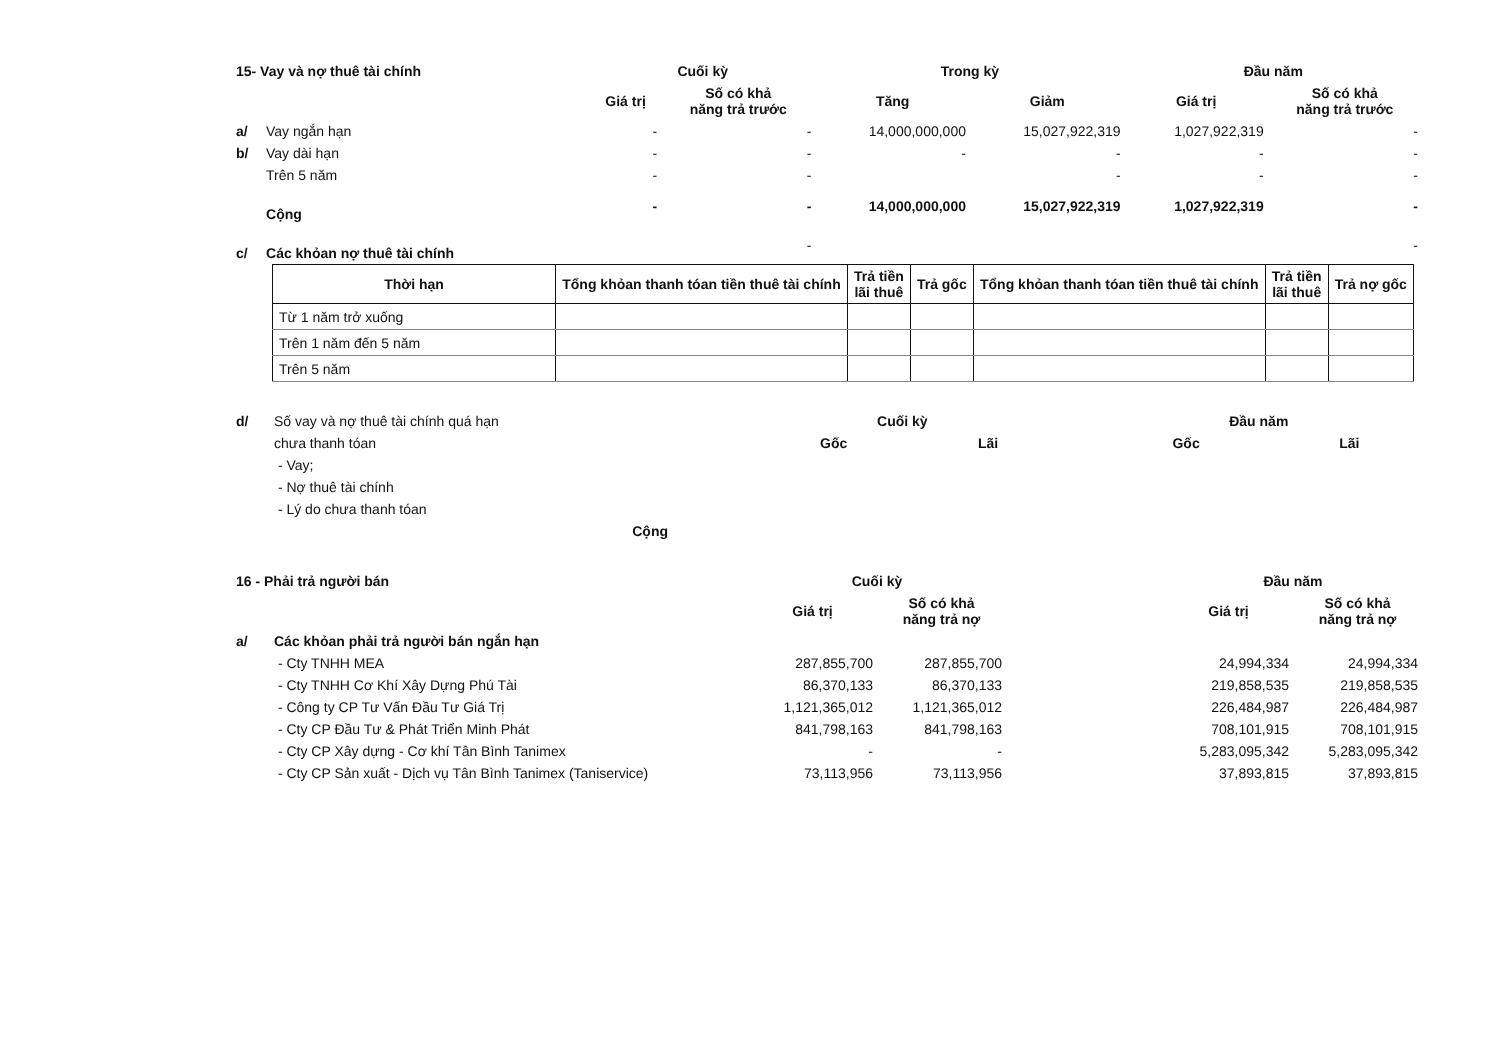| 15- Vay và nợ thuê tài chính | | Cuối kỳ | | Trong kỳ | | Đầu năm | |
| | | Giá trị | Số có khả năng trả trước | Tăng | Giảm | Giá trị | Số có khả năng trả trước |
| a/ | Vay ngắn hạn | - | - | 14,000,000,000 | 15,027,922,319 | 1,027,922,319 | - |
| b/ | Vay dài hạn | - | - | - | - | - | - |
| | Trên 5 năm | - | - | | - | - | - |
| | Cộng | - | - | 14,000,000,000 | 15,027,922,319 | 1,027,922,319 | - |
| c/ | Các khỏan nợ thuê tài chính | | - | | | | - |
| Thời hạn | Tổng khỏan thanh tóan tiền thuê tài chính | Trả tiền lãi thuê | Trả gốc | Tổng khỏan thanh tóan tiền thuê tài chính | Trả tiền lãi thuê | Trả nợ gốc |
| --- | --- | --- | --- | --- | --- | --- |
| Từ 1 năm trở xuống | | | | | | |
| Trên 1 năm đến 5 năm | | | | | | |
| Trên 5 năm | | | | | | |
| d/ | Số vay và nợ thuê tài chính quá hạn | Cuối kỳ | | | Đầu năm | |
| | chưa thanh tóan | Gốc | Lãi | | Gốc | Lãi |
| | - Vay; | | | | | |
| | - Nợ thuê tài chính | | | | | |
| | - Lý do chưa thanh tóan | | | | | |
| | Cộng | | | | | |
| 16 - Phải trả người bán | | Cuối kỳ | | | Đầu năm | |
| | | Giá trị | Số có khả năng trả nợ | | Giá trị | Số có khả năng trả nợ |
| a/ | Các khỏan phải trả người bán ngắn hạn | | | | | |
| | - Cty TNHH MEA | 287,855,700 | 287,855,700 | | 24,994,334 | 24,994,334 |
| | - Cty TNHH Cơ Khí Xây Dựng Phú Tài | 86,370,133 | 86,370,133 | | 219,858,535 | 219,858,535 |
| | - Công ty CP Tư Vấn Đầu Tư Giá Trị | 1,121,365,012 | 1,121,365,012 | | 226,484,987 | 226,484,987 |
| | - Cty CP Đầu Tư & Phát Triển Minh Phát | 841,798,163 | 841,798,163 | | 708,101,915 | 708,101,915 |
| | - Cty CP Xây dựng - Cơ khí Tân Bình Tanimex | - | - | | 5,283,095,342 | 5,283,095,342 |
| | - Cty CP Sản xuất - Dịch vụ Tân Bình Tanimex (Taniservice) | 73,113,956 | 73,113,956 | | 37,893,815 | 37,893,815 |